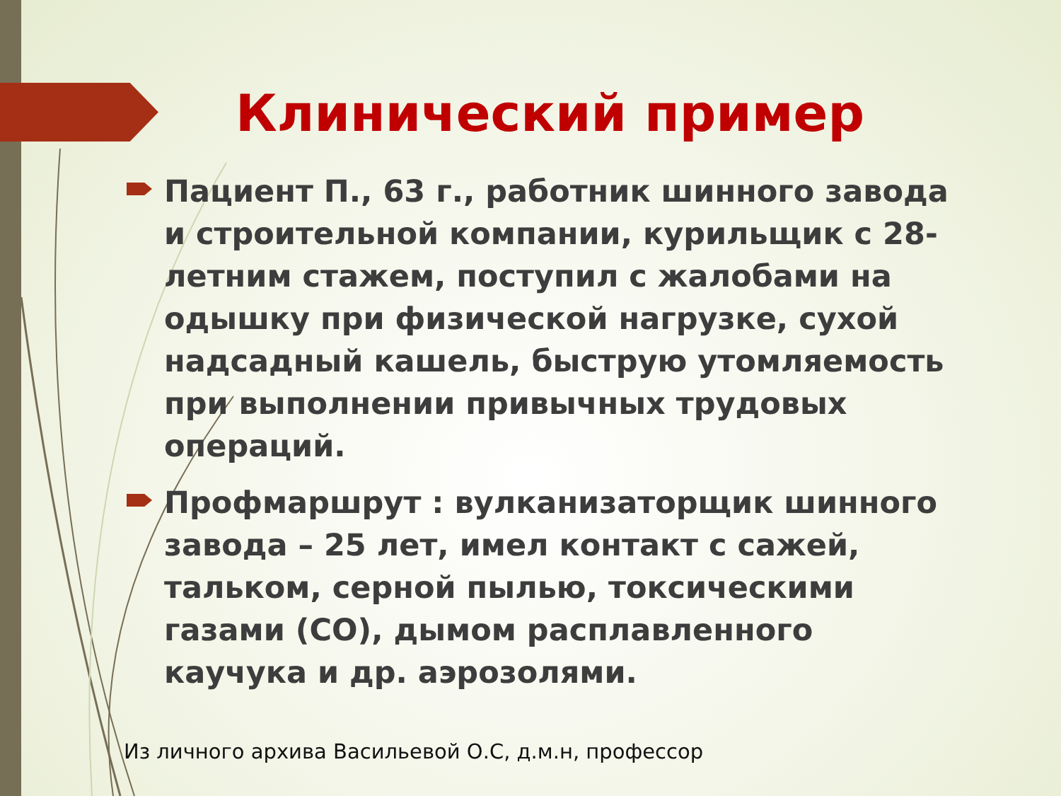Клинический пример
Пациент П., 63 г., работник шинного завода и строительной компании, курильщик с 28-летним стажем, поступил с жалобами на одышку при физической нагрузке, сухой надсадный кашель, быструю утомляемость при выполнении привычных трудовых операций.
Профмаршрут : вулканизаторщик шинного завода – 25 лет, имел контакт с сажей, тальком, серной пылью, токсическими газами (CO), дымом расплавленного каучука и др. аэрозолями.
Из личного архива Васильевой О.С, д.м.н, профессор